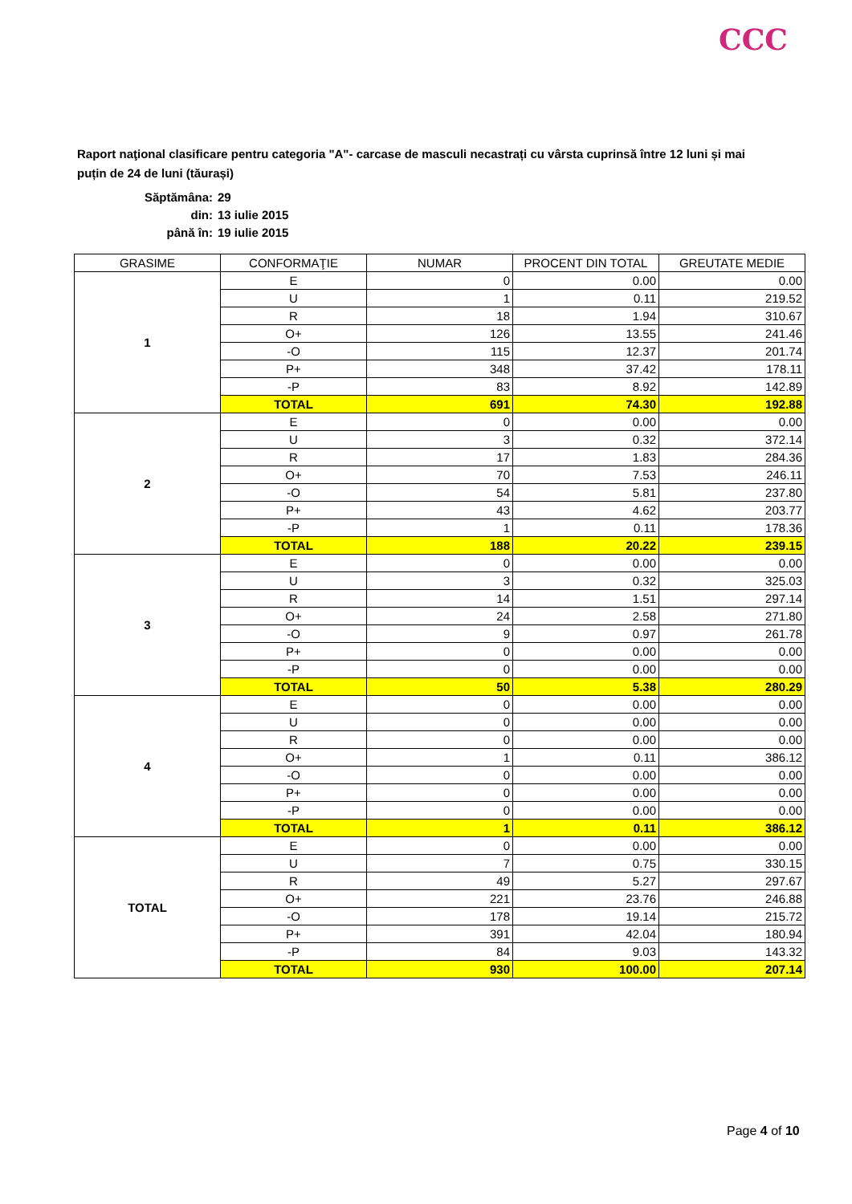CCC
Raport naţional clasificare pentru categoria "A"- carcase de masculi necastrați cu vârsta cuprinsă între 12 luni și mai puțin de 24 de luni (tăurași)
Săptămâna: 29
din: 13 iulie 2015
până în: 19 iulie 2015
| GRASIME | CONFORMAŢIE | NUMAR | PROCENT DIN TOTAL | GREUTATE MEDIE |
| --- | --- | --- | --- | --- |
| 1 | E | 0 | 0.00 | 0.00 |
| | U | 1 | 0.11 | 219.52 |
| | R | 18 | 1.94 | 310.67 |
| | O+ | 126 | 13.55 | 241.46 |
| | -O | 115 | 12.37 | 201.74 |
| | P+ | 348 | 37.42 | 178.11 |
| | -P | 83 | 8.92 | 142.89 |
| | TOTAL | 691 | 74.30 | 192.88 |
| 2 | E | 0 | 0.00 | 0.00 |
| | U | 3 | 0.32 | 372.14 |
| | R | 17 | 1.83 | 284.36 |
| | O+ | 70 | 7.53 | 246.11 |
| | -O | 54 | 5.81 | 237.80 |
| | P+ | 43 | 4.62 | 203.77 |
| | -P | 1 | 0.11 | 178.36 |
| | TOTAL | 188 | 20.22 | 239.15 |
| 3 | E | 0 | 0.00 | 0.00 |
| | U | 3 | 0.32 | 325.03 |
| | R | 14 | 1.51 | 297.14 |
| | O+ | 24 | 2.58 | 271.80 |
| | -O | 9 | 0.97 | 261.78 |
| | P+ | 0 | 0.00 | 0.00 |
| | -P | 0 | 0.00 | 0.00 |
| | TOTAL | 50 | 5.38 | 280.29 |
| 4 | E | 0 | 0.00 | 0.00 |
| | U | 0 | 0.00 | 0.00 |
| | R | 0 | 0.00 | 0.00 |
| | O+ | 1 | 0.11 | 386.12 |
| | -O | 0 | 0.00 | 0.00 |
| | P+ | 0 | 0.00 | 0.00 |
| | -P | 0 | 0.00 | 0.00 |
| | TOTAL | 1 | 0.11 | 386.12 |
| TOTAL | E | 0 | 0.00 | 0.00 |
| | U | 7 | 0.75 | 330.15 |
| | R | 49 | 5.27 | 297.67 |
| | O+ | 221 | 23.76 | 246.88 |
| | -O | 178 | 19.14 | 215.72 |
| | P+ | 391 | 42.04 | 180.94 |
| | -P | 84 | 9.03 | 143.32 |
| | TOTAL | 930 | 100.00 | 207.14 |
Page 4 of 10